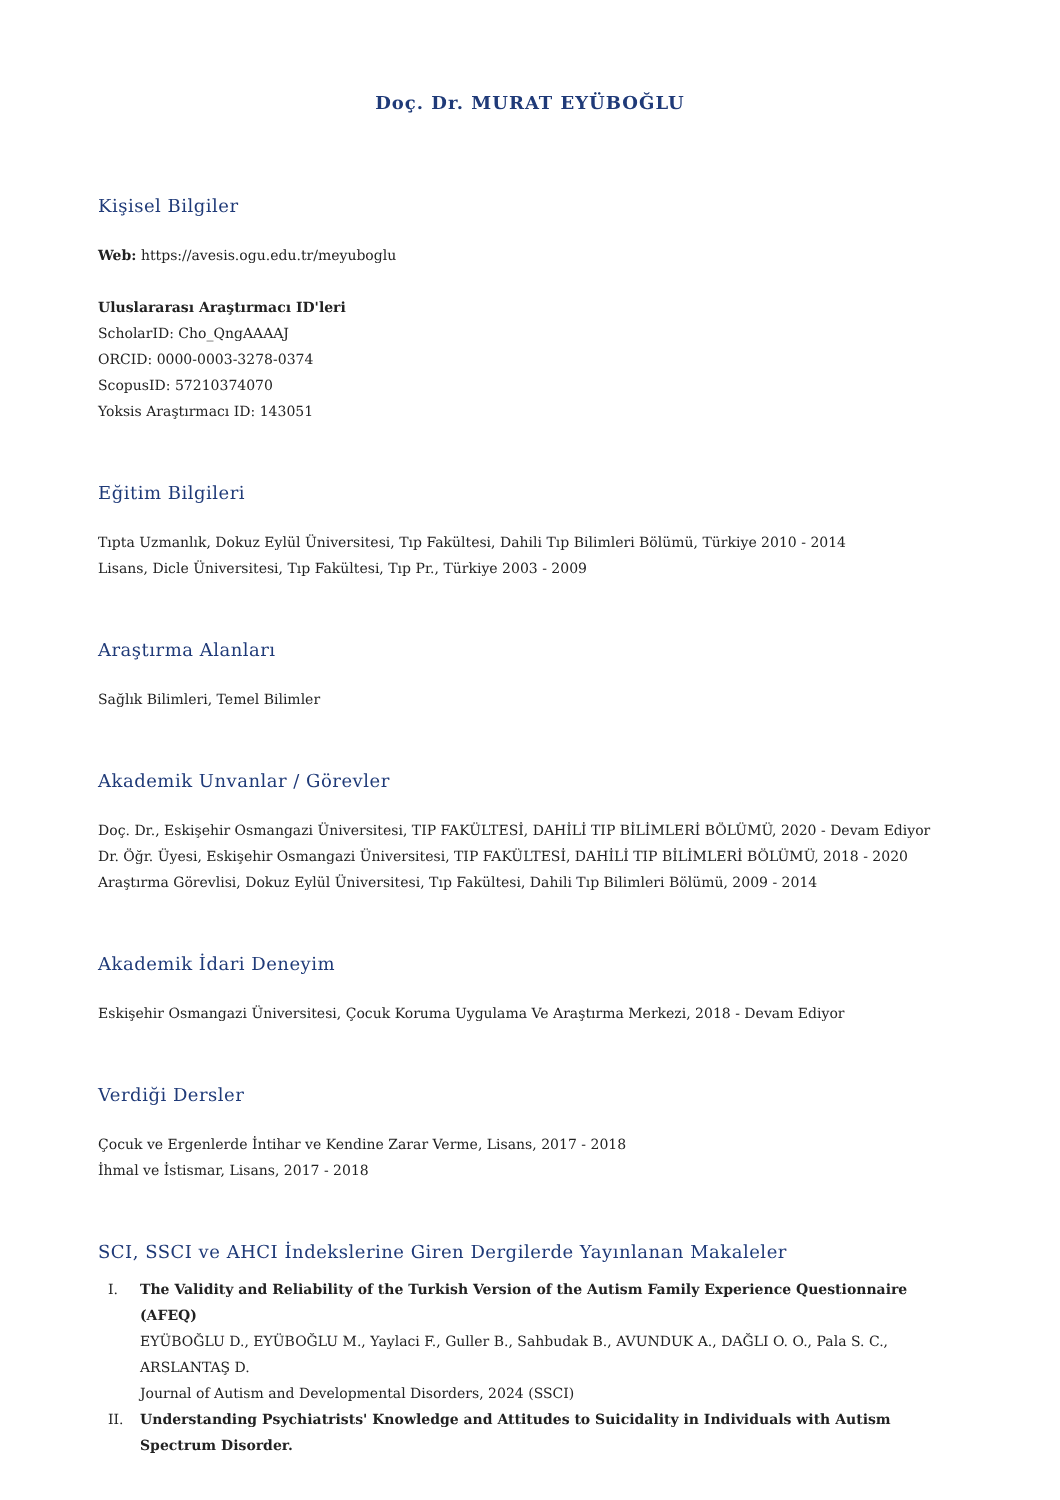Doç. Dr. MURAT EYÜBOĞLU
Kişisel Bilgiler
Web: https://avesis.ogu.edu.tr/meyuboglu
Uluslararası Araştırmacı ID'leri
ScholarID: Cho_QngAAAAJ
ORCID: 0000-0003-3278-0374
ScopusID: 57210374070
Yoksis Araştırmacı ID: 143051
Eğitim Bilgileri
Tıpta Uzmanlık, Dokuz Eylül Üniversitesi, Tıp Fakültesi, Dahili Tıp Bilimleri Bölümü, Türkiye 2010 - 2014
Lisans, Dicle Üniversitesi, Tıp Fakültesi, Tıp Pr., Türkiye 2003 - 2009
Araştırma Alanları
Sağlık Bilimleri, Temel Bilimler
Akademik Unvanlar / Görevler
Doç. Dr., Eskişehir Osmangazi Üniversitesi, TIP FAKÜLTESİ, DAHİLİ TIP BİLİMLERİ BÖLÜMÜ, 2020 - Devam Ediyor
Dr. Öğr. Üyesi, Eskişehir Osmangazi Üniversitesi, TIP FAKÜLTESİ, DAHİLİ TIP BİLİMLERİ BÖLÜMÜ, 2018 - 2020
Araştırma Görevlisi, Dokuz Eylül Üniversitesi, Tıp Fakültesi, Dahili Tıp Bilimleri Bölümü, 2009 - 2014
Akademik İdari Deneyim
Eskişehir Osmangazi Üniversitesi, Çocuk Koruma Uygulama Ve Araştırma Merkezi, 2018 - Devam Ediyor
Verdiği Dersler
Çocuk ve Ergenlerde İntihar ve Kendine Zarar Verme, Lisans, 2017 - 2018
İhmal ve İstismar, Lisans, 2017 - 2018
SCI, SSCI ve AHCI İndekslerine Giren Dergilerde Yayınlanan Makaleler
I. The Validity and Reliability of the Turkish Version of the Autism Family Experience Questionnaire (AFEQ)
EYÜBOĞLU D., EYÜBOĞLU M., Yaylaci F., Guller B., Sahbudak B., AVUNDUK A., DAĞLI O. O., Pala S. C., ARSLANTAŞ D.
Journal of Autism and Developmental Disorders, 2024 (SSCI)
II. Understanding Psychiatrists' Knowledge and Attitudes to Suicidality in Individuals with Autism Spectrum Disorder.